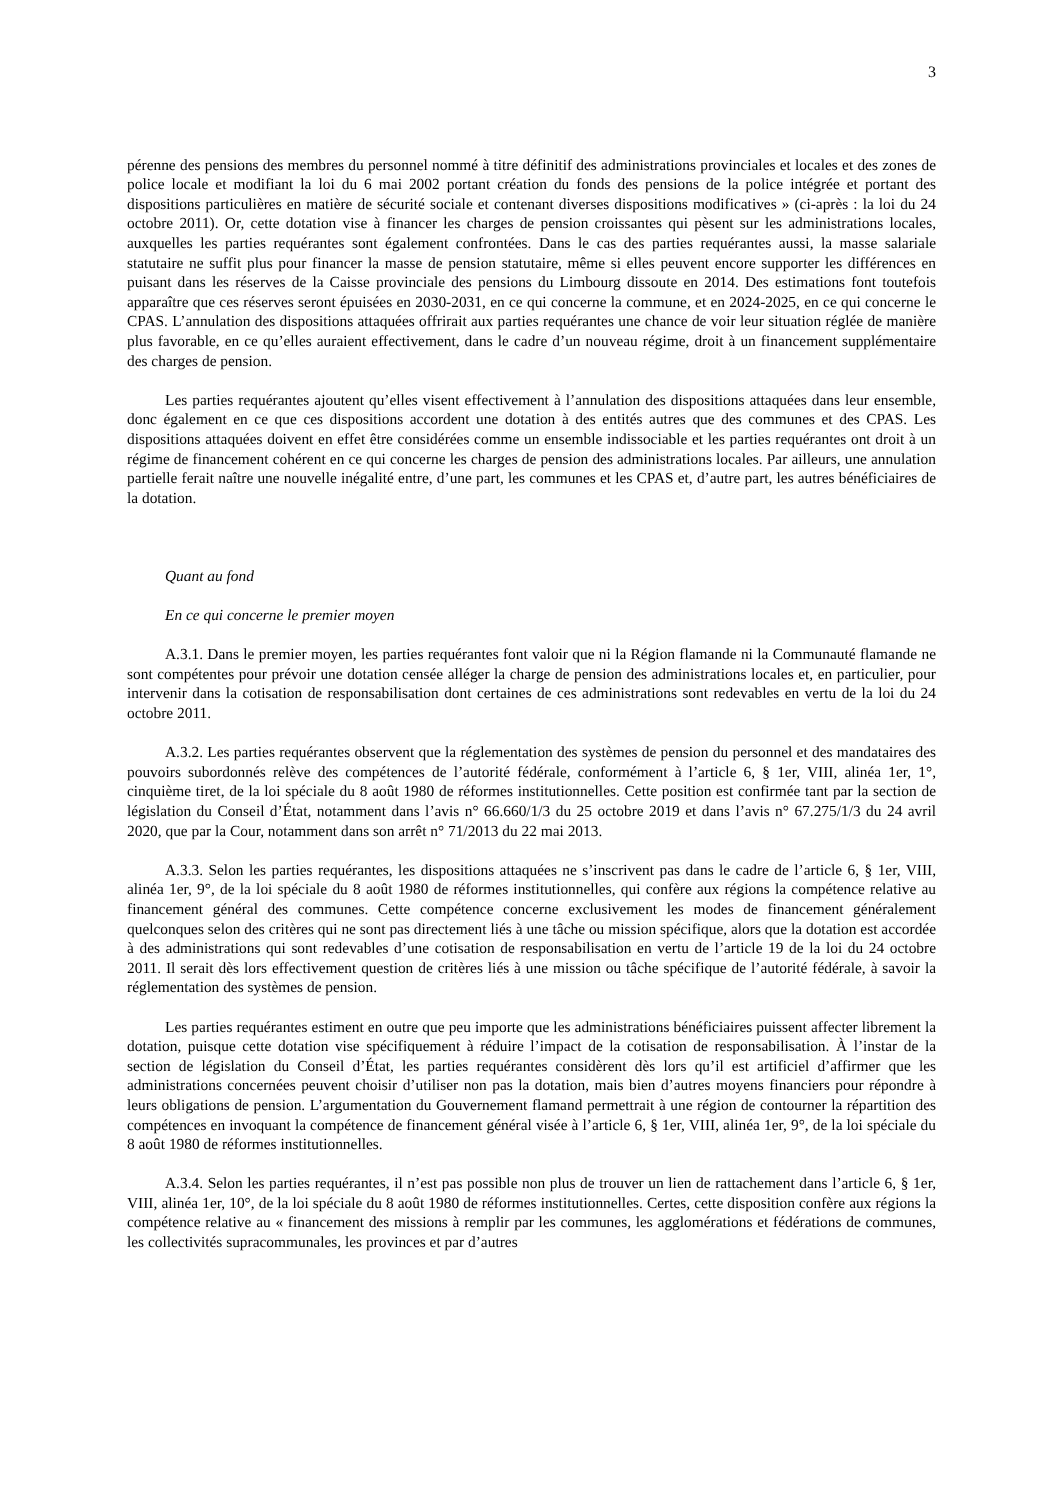3
pérenne des pensions des membres du personnel nommé à titre définitif des administrations provinciales et locales et des zones de police locale et modifiant la loi du 6 mai 2002 portant création du fonds des pensions de la police intégrée et portant des dispositions particulières en matière de sécurité sociale et contenant diverses dispositions modificatives » (ci-après : la loi du 24 octobre 2011). Or, cette dotation vise à financer les charges de pension croissantes qui pèsent sur les administrations locales, auxquelles les parties requérantes sont également confrontées. Dans le cas des parties requérantes aussi, la masse salariale statutaire ne suffit plus pour financer la masse de pension statutaire, même si elles peuvent encore supporter les différences en puisant dans les réserves de la Caisse provinciale des pensions du Limbourg dissoute en 2014. Des estimations font toutefois apparaître que ces réserves seront épuisées en 2030-2031, en ce qui concerne la commune, et en 2024-2025, en ce qui concerne le CPAS. L’annulation des dispositions attaquées offrirait aux parties requérantes une chance de voir leur situation réglée de manière plus favorable, en ce qu’elles auraient effectivement, dans le cadre d’un nouveau régime, droit à un financement supplémentaire des charges de pension.
Les parties requérantes ajoutent qu’elles visent effectivement à l’annulation des dispositions attaquées dans leur ensemble, donc également en ce que ces dispositions accordent une dotation à des entités autres que des communes et des CPAS. Les dispositions attaquées doivent en effet être considérées comme un ensemble indissociable et les parties requérantes ont droit à un régime de financement cohérent en ce qui concerne les charges de pension des administrations locales. Par ailleurs, une annulation partielle ferait naître une nouvelle inégalité entre, d’une part, les communes et les CPAS et, d’autre part, les autres bénéficiaires de la dotation.
Quant au fond
En ce qui concerne le premier moyen
A.3.1. Dans le premier moyen, les parties requérantes font valoir que ni la Région flamande ni la Communauté flamande ne sont compétentes pour prévoir une dotation censée alléger la charge de pension des administrations locales et, en particulier, pour intervenir dans la cotisation de responsabilisation dont certaines de ces administrations sont redevables en vertu de la loi du 24 octobre 2011.
A.3.2. Les parties requérantes observent que la réglementation des systèmes de pension du personnel et des mandataires des pouvoirs subordonnés relève des compétences de l’autorité fédérale, conformément à l’article 6, § 1er, VIII, alinéa 1er, 1°, cinquième tiret, de la loi spéciale du 8 août 1980 de réformes institutionnelles. Cette position est confirmée tant par la section de législation du Conseil d’État, notamment dans l’avis n° 66.660/1/3 du 25 octobre 2019 et dans l’avis n° 67.275/1/3 du 24 avril 2020, que par la Cour, notamment dans son arrêt n° 71/2013 du 22 mai 2013.
A.3.3. Selon les parties requérantes, les dispositions attaquées ne s’inscrivent pas dans le cadre de l’article 6, § 1er, VIII, alinéa 1er, 9°, de la loi spéciale du 8 août 1980 de réformes institutionnelles, qui confère aux régions la compétence relative au financement général des communes. Cette compétence concerne exclusivement les modes de financement généralement quelconques selon des critères qui ne sont pas directement liés à une tâche ou mission spécifique, alors que la dotation est accordée à des administrations qui sont redevables d’une cotisation de responsabilisation en vertu de l’article 19 de la loi du 24 octobre 2011. Il serait dès lors effectivement question de critères liés à une mission ou tâche spécifique de l’autorité fédérale, à savoir la réglementation des systèmes de pension.
Les parties requérantes estiment en outre que peu importe que les administrations bénéficiaires puissent affecter librement la dotation, puisque cette dotation vise spécifiquement à réduire l’impact de la cotisation de responsabilisation. À l’instar de la section de législation du Conseil d’État, les parties requérantes considèrent dès lors qu’il est artificiel d’affirmer que les administrations concernées peuvent choisir d’utiliser non pas la dotation, mais bien d’autres moyens financiers pour répondre à leurs obligations de pension. L’argumentation du Gouvernement flamand permettrait à une région de contourner la répartition des compétences en invoquant la compétence de financement général visée à l’article 6, § 1er, VIII, alinéa 1er, 9°, de la loi spéciale du 8 août 1980 de réformes institutionnelles.
A.3.4. Selon les parties requérantes, il n’est pas possible non plus de trouver un lien de rattachement dans l’article 6, § 1er, VIII, alinéa 1er, 10°, de la loi spéciale du 8 août 1980 de réformes institutionnelles. Certes, cette disposition confère aux régions la compétence relative au « financement des missions à remplir par les communes, les agglomérations et fédérations de communes, les collectivités supracommunales, les provinces et par d’autres